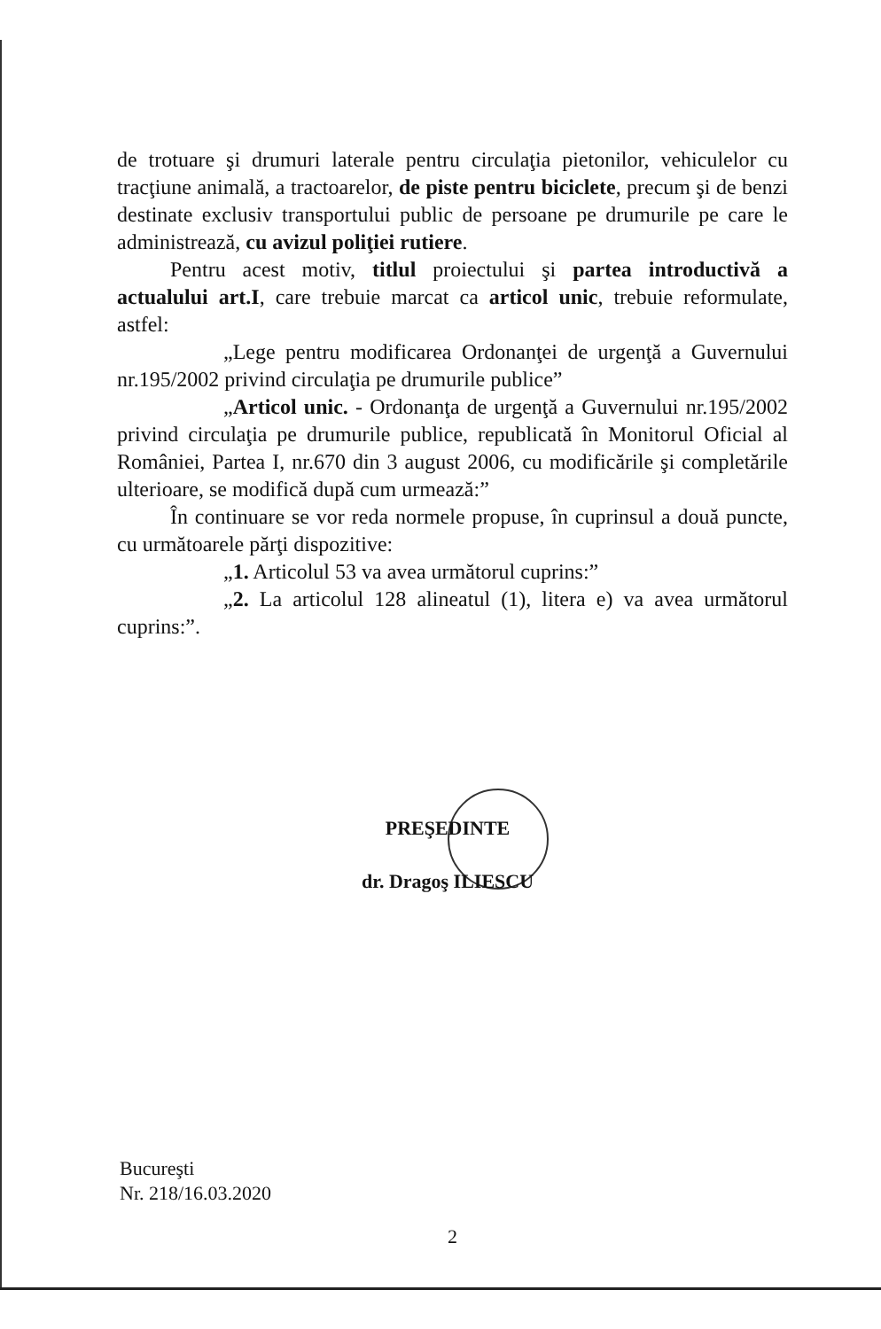de trotuare şi drumuri laterale pentru circulaţia pietonilor, vehiculelor cu tracţiune animală, a tractoarelor, de piste pentru biciclete, precum şi de benzi destinate exclusiv transportului public de persoane pe drumurile pe care le administrează, cu avizul poliţiei rutiere.
Pentru acest motiv, titlul proiectului şi partea introductivă a actualului art.I, care trebuie marcat ca articol unic, trebuie reformulate, astfel:
„Lege pentru modificarea Ordonanţei de urgenţă a Guvernului nr.195/2002 privind circulaţia pe drumurile publice”
„Articol unic. - Ordonanţa de urgenţă a Guvernului nr.195/2002 privind circulaţia pe drumurile publice, republicată în Monitorul Oficial al României, Partea I, nr.670 din 3 august 2006, cu modificările şi completările ulterioare, se modifică după cum urmează:”
În continuare se vor reda normele propuse, în cuprinsul a două puncte, cu următoarele părţi dispozitive:
„1. Articolul 53 va avea următorul cuprins:”
„2. La articolul 128 alineatul (1), litera e) va avea următorul cuprins:”.
PREŞEDINTE
dr. Dragoş ILIESCU
Bucureşti
Nr. 218/16.03.2020
2